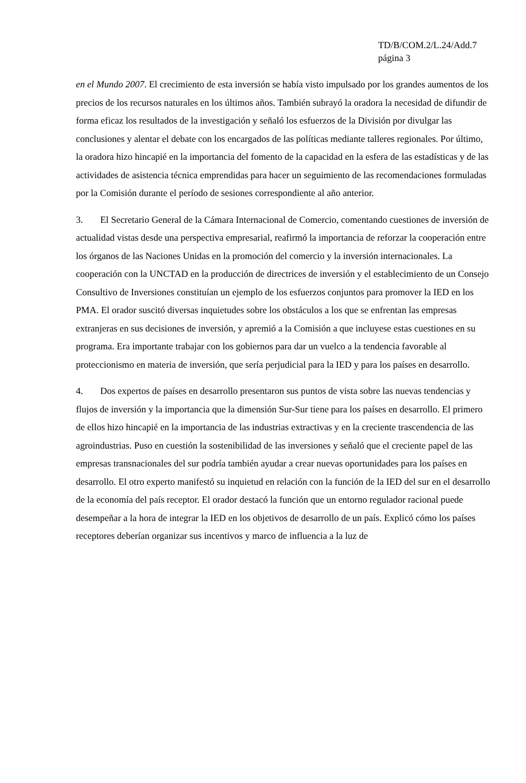TD/B/COM.2/L.24/Add.7
página 3
en el Mundo 2007. El crecimiento de esta inversión se había visto impulsado por los grandes aumentos de los precios de los recursos naturales en los últimos años. También subrayó la oradora la necesidad de difundir de forma eficaz los resultados de la investigación y señaló los esfuerzos de la División por divulgar las conclusiones y alentar el debate con los encargados de las políticas mediante talleres regionales. Por último, la oradora hizo hincapié en la importancia del fomento de la capacidad en la esfera de las estadísticas y de las actividades de asistencia técnica emprendidas para hacer un seguimiento de las recomendaciones formuladas por la Comisión durante el período de sesiones correspondiente al año anterior.
3. El Secretario General de la Cámara Internacional de Comercio, comentando cuestiones de inversión de actualidad vistas desde una perspectiva empresarial, reafirmó la importancia de reforzar la cooperación entre los órganos de las Naciones Unidas en la promoción del comercio y la inversión internacionales. La cooperación con la UNCTAD en la producción de directrices de inversión y el establecimiento de un Consejo Consultivo de Inversiones constituían un ejemplo de los esfuerzos conjuntos para promover la IED en los PMA. El orador suscitó diversas inquietudes sobre los obstáculos a los que se enfrentan las empresas extranjeras en sus decisiones de inversión, y apremió a la Comisión a que incluyese estas cuestiones en su programa. Era importante trabajar con los gobiernos para dar un vuelco a la tendencia favorable al proteccionismo en materia de inversión, que sería perjudicial para la IED y para los países en desarrollo.
4. Dos expertos de países en desarrollo presentaron sus puntos de vista sobre las nuevas tendencias y flujos de inversión y la importancia que la dimensión Sur-Sur tiene para los países en desarrollo. El primero de ellos hizo hincapié en la importancia de las industrias extractivas y en la creciente trascendencia de las agroindustrias. Puso en cuestión la sostenibilidad de las inversiones y señaló que el creciente papel de las empresas transnacionales del sur podría también ayudar a crear nuevas oportunidades para los países en desarrollo. El otro experto manifestó su inquietud en relación con la función de la IED del sur en el desarrollo de la economía del país receptor. El orador destacó la función que un entorno regulador racional puede desempeñar a la hora de integrar la IED en los objetivos de desarrollo de un país. Explicó cómo los países receptores deberían organizar sus incentivos y marco de influencia a la luz de